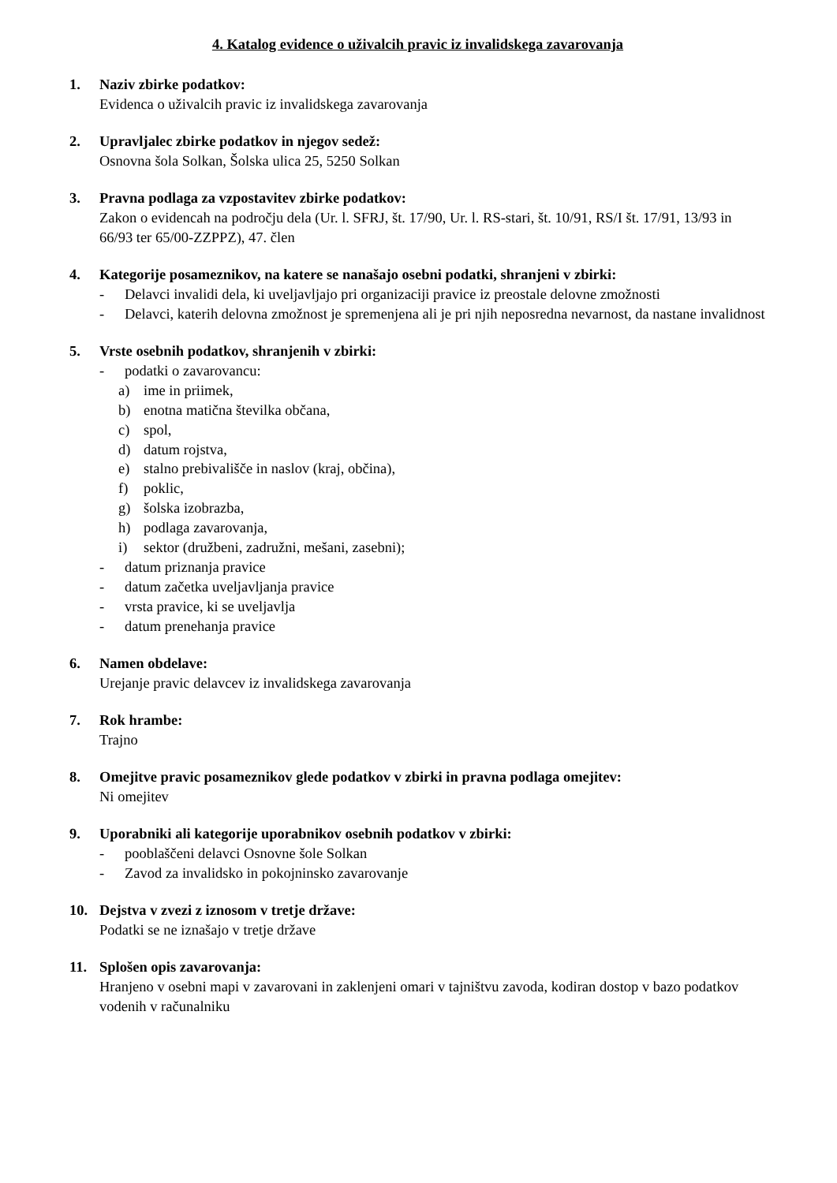4. Katalog evidence o uživalcih pravic iz invalidskega zavarovanja
1. Naziv zbirke podatkov:
Evidenca o uživalcih pravic iz invalidskega zavarovanja
2. Upravljalec zbirke podatkov in njegov sedež:
Osnovna šola Solkan, Šolska ulica 25, 5250 Solkan
3. Pravna podlaga za vzpostavitev zbirke podatkov:
Zakon o evidencah na področju dela (Ur. l. SFRJ, št. 17/90, Ur. l. RS-stari, št. 10/91, RS/I št. 17/91, 13/93 in 66/93 ter 65/00-ZZPPZ), 47. člen
4. Kategorije posameznikov, na katere se nanašajo osebni podatki, shranjeni v zbirki:
- Delavci invalidi dela, ki uveljavljajo pri organizaciji pravice iz preostale delovne zmožnosti
- Delavci, katerih delovna zmožnost je spremenjena ali je pri njih neposredna nevarnost, da nastane invalidnost
5. Vrste osebnih podatkov, shranjenih v zbirki:
- podatki o zavarovancu:
a) ime in priimek,
b) enotna matična številka občana,
c) spol,
d) datum rojstva,
e) stalno prebivališče in naslov (kraj, občina),
f) poklic,
g) šolska izobrazba,
h) podlaga zavarovanja,
i) sektor (družbeni, zadružni, mešani, zasebni);
- datum priznanja pravice
- datum začetka uveljavljanja pravice
- vrsta pravice, ki se uveljavlja
- datum prenehanja pravice
6. Namen obdelave:
Urejanje pravic delavcev iz invalidskega zavarovanja
7. Rok hrambe:
Trajno
8. Omejitve pravic posameznikov glede podatkov v zbirki in pravna podlaga omejitev:
Ni omejitev
9. Uporabniki ali kategorije uporabnikov osebnih podatkov v zbirki:
- pooblaščeni delavci Osnovne šole Solkan
- Zavod za invalidsko in pokojninsko zavarovanje
10. Dejstva v zvezi z iznosom v tretje države:
Podatki se ne iznašajo v tretje države
11. Splošen opis zavarovanja:
Hranjeno v osebni mapi v zavarovani in zaklenjeni omari v tajništvu zavoda, kodiran dostop v bazo podatkov vodenih v računalniku